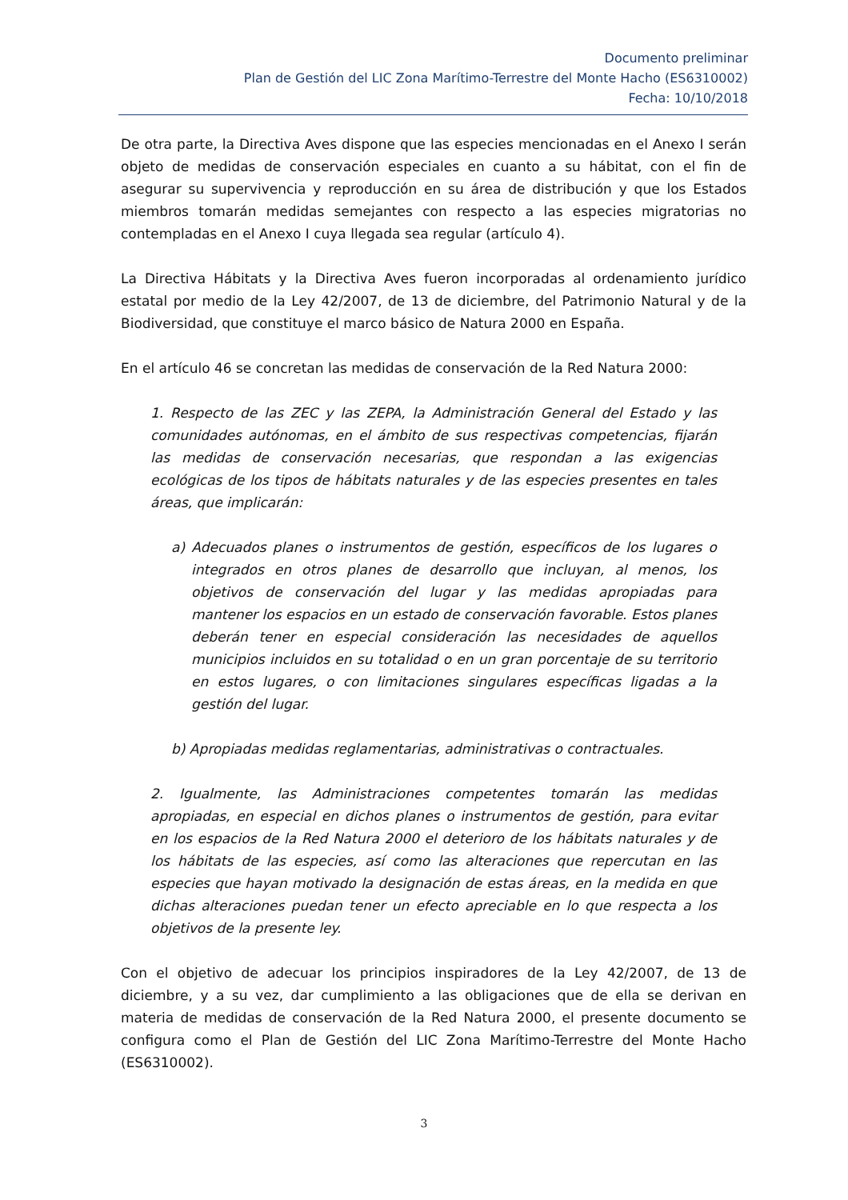Documento preliminar
Plan de Gestión del LIC Zona Marítimo-Terrestre del Monte Hacho (ES6310002)
Fecha: 10/10/2018
De otra parte, la Directiva Aves dispone que las especies mencionadas en el Anexo I serán objeto de medidas de conservación especiales en cuanto a su hábitat, con el fin de asegurar su supervivencia y reproducción en su área de distribución y que los Estados miembros tomarán medidas semejantes con respecto a las especies migratorias no contempladas en el Anexo I cuya llegada sea regular (artículo 4).
La Directiva Hábitats y la Directiva Aves fueron incorporadas al ordenamiento jurídico estatal por medio de la Ley 42/2007, de 13 de diciembre, del Patrimonio Natural y de la Biodiversidad, que constituye el marco básico de Natura 2000 en España.
En el artículo 46 se concretan las medidas de conservación de la Red Natura 2000:
1. Respecto de las ZEC y las ZEPA, la Administración General del Estado y las comunidades autónomas, en el ámbito de sus respectivas competencias, fijarán las medidas de conservación necesarias, que respondan a las exigencias ecológicas de los tipos de hábitats naturales y de las especies presentes en tales áreas, que implicarán:
a) Adecuados planes o instrumentos de gestión, específicos de los lugares o integrados en otros planes de desarrollo que incluyan, al menos, los objetivos de conservación del lugar y las medidas apropiadas para mantener los espacios en un estado de conservación favorable. Estos planes deberán tener en especial consideración las necesidades de aquellos municipios incluidos en su totalidad o en un gran porcentaje de su territorio en estos lugares, o con limitaciones singulares específicas ligadas a la gestión del lugar.
b) Apropiadas medidas reglamentarias, administrativas o contractuales.
2. Igualmente, las Administraciones competentes tomarán las medidas apropiadas, en especial en dichos planes o instrumentos de gestión, para evitar en los espacios de la Red Natura 2000 el deterioro de los hábitats naturales y de los hábitats de las especies, así como las alteraciones que repercutan en las especies que hayan motivado la designación de estas áreas, en la medida en que dichas alteraciones puedan tener un efecto apreciable en lo que respecta a los objetivos de la presente ley.
Con el objetivo de adecuar los principios inspiradores de la Ley 42/2007, de 13 de diciembre, y a su vez, dar cumplimiento a las obligaciones que de ella se derivan en materia de medidas de conservación de la Red Natura 2000, el presente documento se configura como el Plan de Gestión del LIC Zona Marítimo-Terrestre del Monte Hacho (ES6310002).
3